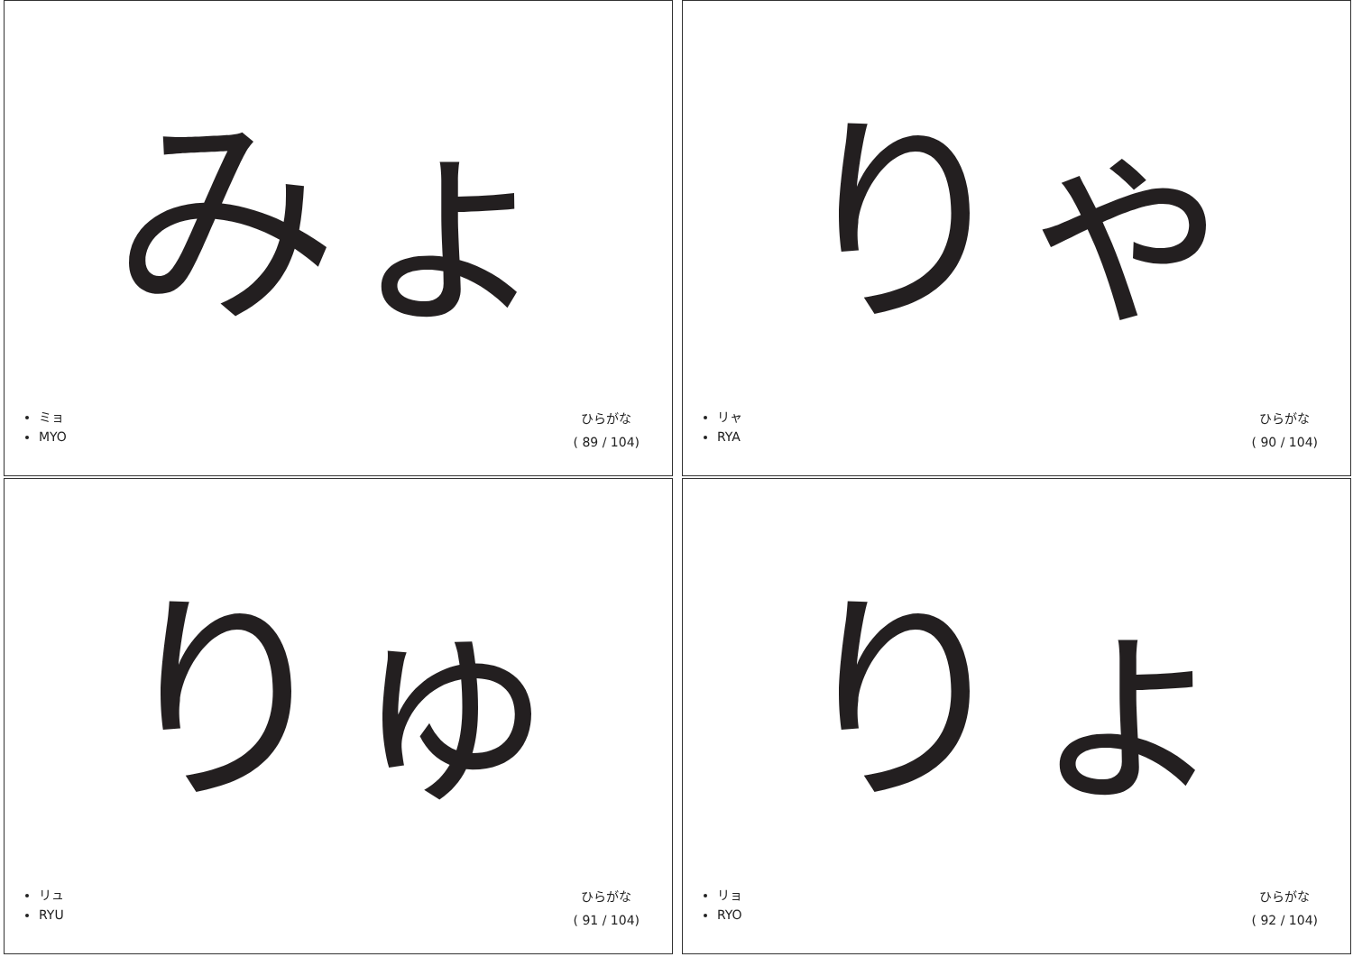みょ
ミョ
MYO
ひらがな
( 89 / 104)
りゃ
リャ
RYA
ひらがな
( 90 / 104)
りゅ
リュ
RYU
ひらがな
( 91 / 104)
りょ
リョ
RYO
ひらがな
( 92 / 104)